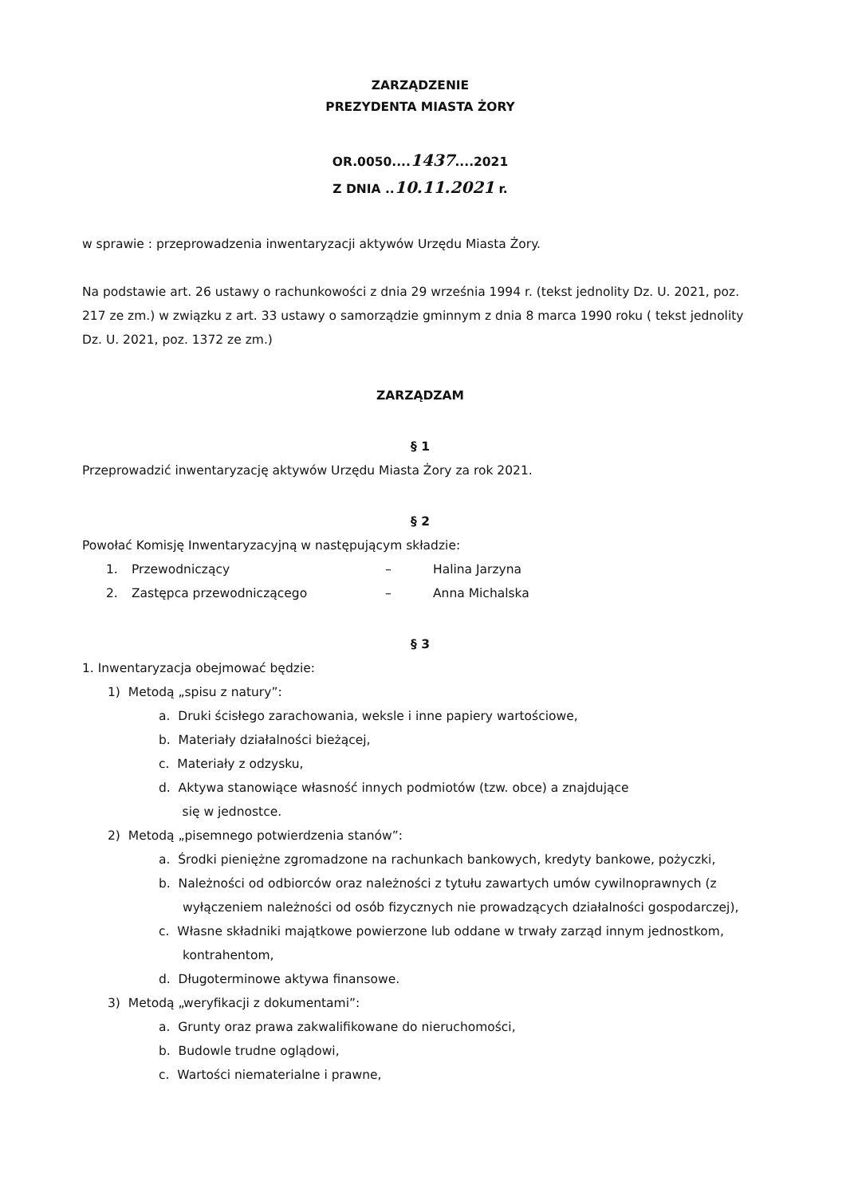ZARZĄDZENIE
PREZYDENTA MIASTA ŻORY
OR.0050....1437....2021
Z DNIA ..10.11.2021 r.
w sprawie : przeprowadzenia inwentaryzacji aktywów Urzędu Miasta Żory.
Na podstawie art. 26 ustawy o rachunkowości z dnia 29 września 1994 r. (tekst jednolity Dz. U. 2021, poz. 217 ze zm.) w związku z art. 33 ustawy o samorządzie gminnym z dnia 8 marca 1990 roku ( tekst jednolity Dz. U. 2021, poz. 1372 ze zm.)
ZARZĄDZAM
§ 1
Przeprowadzić inwentaryzację aktywów Urzędu Miasta Żory za rok 2021.
§ 2
Powołać Komisję Inwentaryzacyjną w następującym składzie:
1. Przewodniczący – Halina Jarzyna
2. Zastępca przewodniczącego – Anna Michalska
§ 3
1. Inwentaryzacja obejmować będzie:
1) Metodą „spisu z natury”:
a. Druki ścisłego zarachowania, weksle i inne papiery wartościowe,
b. Materiały działalności bieżącej,
c. Materiały z odzysku,
d. Aktywa stanowiące własność innych podmiotów (tzw. obce) a znajdujące
się w jednostce.
2) Metodą „pisemnego potwierdzenia stanów”:
a. Środki pieniężne zgromadzone na rachunkach bankowych, kredyty bankowe, pożyczki,
b. Należności od odbiorców oraz należności z tytułu zawartych umów cywilnoprawnych (z wyłączeniem należności od osób fizycznych nie prowadzących działalności gospodarczej),
c. Własne składniki majątkowe powierzone lub oddane w trwały zarząd innym jednostkom, kontrahentom,
d. Długoterminowe aktywa finansowe.
3) Metodą „weryfikacji z dokumentami”:
a. Grunty oraz prawa zakwalifikowane do nieruchomości,
b. Budowle trudne oglądowi,
c. Wartości niematerialne i prawne,